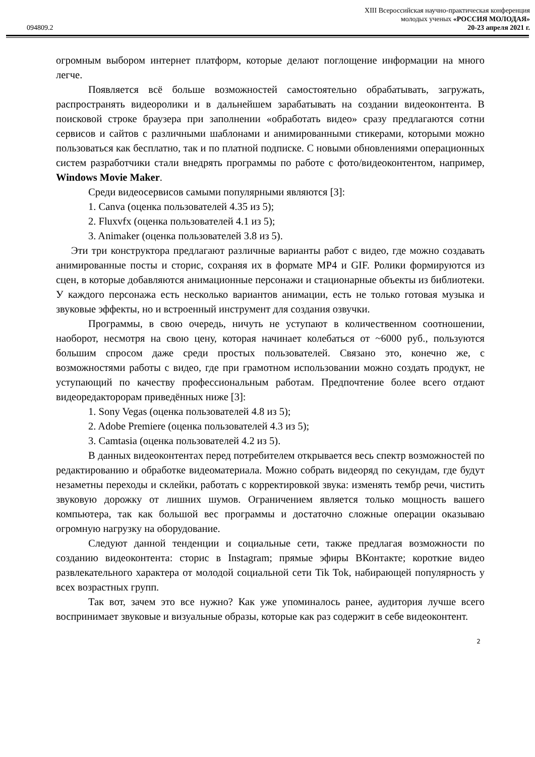094809.2
XIII Всероссийская научно-практическая конференция
молодых ученых «РОССИЯ МОЛОДАЯ»
20-23 апреля 2021 г.
огромным выбором интернет платформ, которые делают поглощение информации на много легче.
Появляется всё больше возможностей самостоятельно обрабатывать, загружать, распространять видеоролики и в дальнейшем зарабатывать на создании видеоконтента. В поисковой строке браузера при заполнении «обработать видео» сразу предлагаются сотни сервисов и сайтов с различными шаблонами и анимированными стикерами, которыми можно пользоваться как бесплатно, так и по платной подписке. С новыми обновлениями операционных систем разработчики стали внедрять программы по работе с фото/видеоконтентом, например, Windows Movie Maker.
Среди видеосервисов самыми популярными являются [3]:
1. Canva (оценка пользователей 4.35 из 5);
2. Fluxvfx (оценка пользователей 4.1 из 5);
3. Animaker (оценка пользователей 3.8 из 5).
Эти три конструктора предлагают различные варианты работ с видео, где можно создавать анимированные посты и сторис, сохраняя их в формате MP4 и GIF. Ролики формируются из сцен, в которые добавляются анимационные персонажи и стационарные объекты из библиотеки. У каждого персонажа есть несколько вариантов анимации, есть не только готовая музыка и звуковые эффекты, но и встроенный инструмент для создания озвучки.
Программы, в свою очередь, ничуть не уступают в количественном соотношении, наоборот, несмотря на свою цену, которая начинает колебаться от ~6000 руб., пользуются большим спросом даже среди простых пользователей. Связано это, конечно же, с возможностями работы с видео, где при грамотном использовании можно создать продукт, не уступающий по качеству профессиональным работам. Предпочтение более всего отдают видеоредакторорам приведённых ниже [3]:
1. Sony Vegas (оценка пользователей 4.8 из 5);
2. Adobe Premiere (оценка пользователей 4.3 из 5);
3. Camtasia (оценка пользователей 4.2 из 5).
В данных видеоконтентах перед потребителем открывается весь спектр возможностей по редактированию и обработке видеоматериала. Можно собрать видеоряд по секундам, где будут незаметны переходы и склейки, работать с корректировкой звука: изменять тембр речи, чистить звуковую дорожку от лишних шумов. Ограничением является только мощность вашего компьютера, так как большой вес программы и достаточно сложные операции оказываю огромную нагрузку на оборудование.
Следуют данной тенденции и социальные сети, также предлагая возможности по созданию видеоконтента: сторис в Instagram; прямые эфиры ВКонтакте; короткие видео развлекательного характера от молодой социальной сети Tik Tok, набирающей популярность у всех возрастных групп.
Так вот, зачем это все нужно? Как уже упоминалось ранее, аудитория лучше всего воспринимает звуковые и визуальные образы, которые как раз содержит в себе видеоконтент.
2